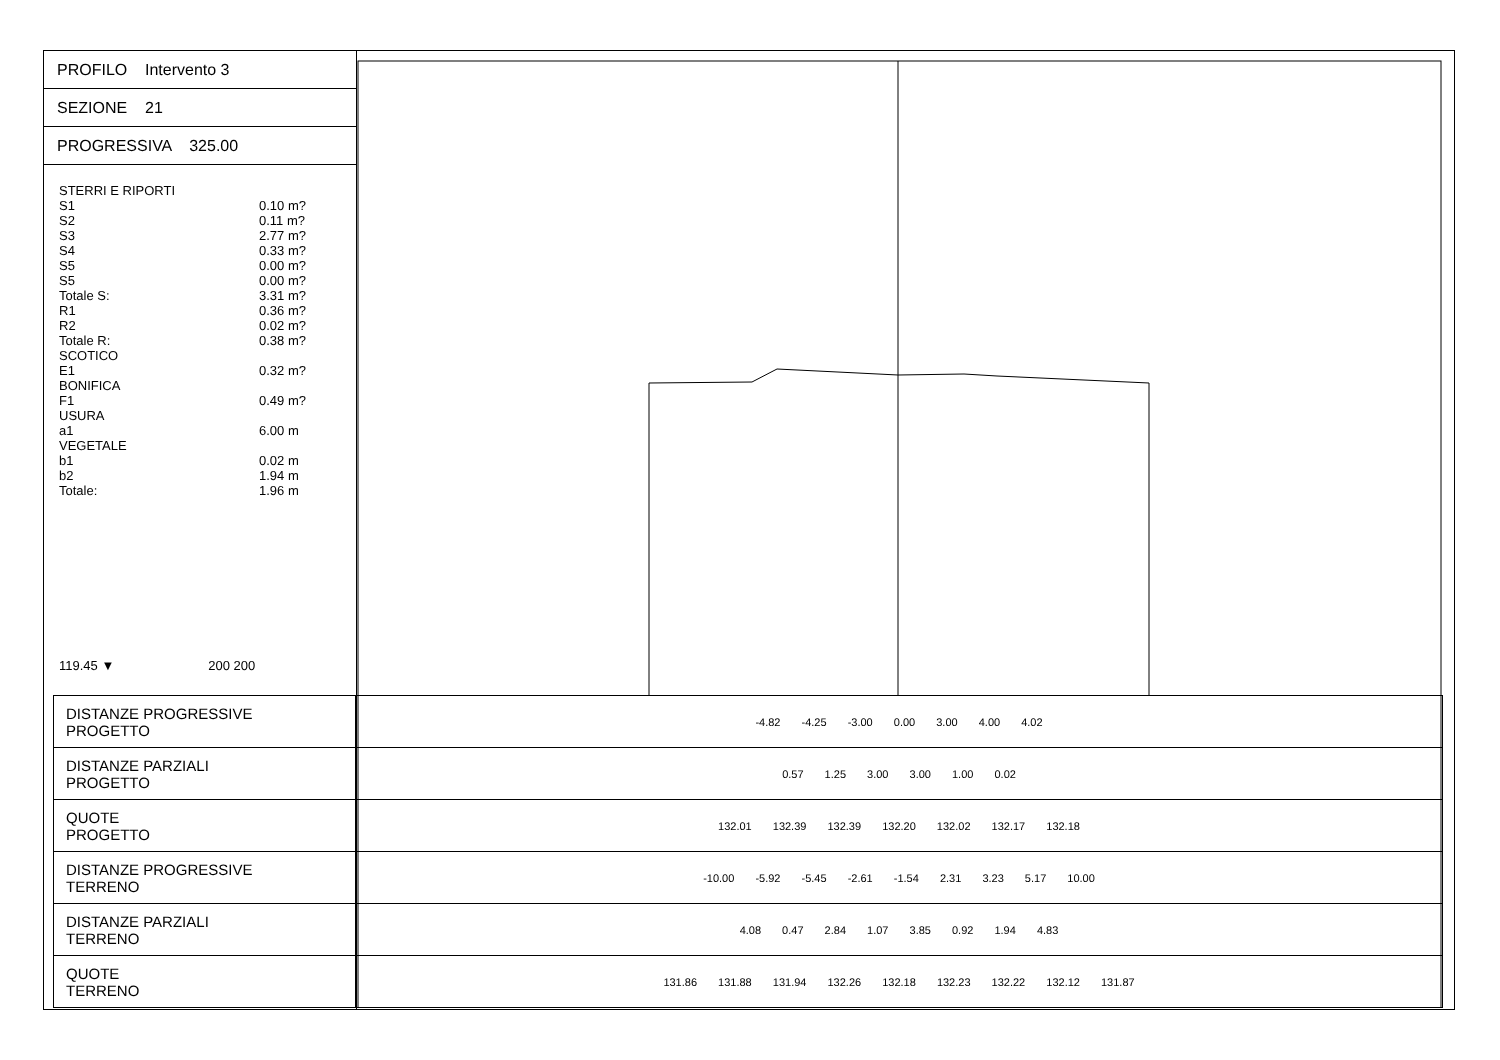PROFILO Intervento 3
SEZIONE 21
PROGRESSIVA 325.00
STERRI E RIPORTI
S1 0.10 m?
S2 0.11 m?
S3 2.77 m?
S4 0.33 m?
S5 0.00 m?
S5 0.00 m?
Totale S: 3.31 m?
R1 0.36 m?
R2 0.02 m?
Totale R: 0.38 m?
SCOTICO
E1 0.32 m?
BONIFICA
F1 0.49 m?
USURA
a1 6.00 m
VEGETALE
b1 0.02 m
b2 1.94 m
Totale: 1.96 m
119.45 ▼ 200 200
| DISTANZE PROGRESSIVE PROGETTO | -4.82 -4.25 -3.00 0.00 3.00 4.00 4.02 |
| DISTANZE PARZIALI PROGETTO | 0.57 1.25 3.00 3.00 1.00 0.02 |
| QUOTE PROGETTO | 132.01 132.39 132.39 132.20 132.02 132.17 132.18 |
| DISTANZE PROGRESSIVE TERRENO | -10.00 -5.92 -5.45 -2.61 -1.54 2.31 3.23 5.17 10.00 |
| DISTANZE PARZIALI TERRENO | 4.08 0.47 2.84 1.07 3.85 0.92 1.94 4.83 |
| QUOTE TERRENO | 131.86 131.88 131.94 132.26 132.18 132.23 132.22 132.12 131.87 |